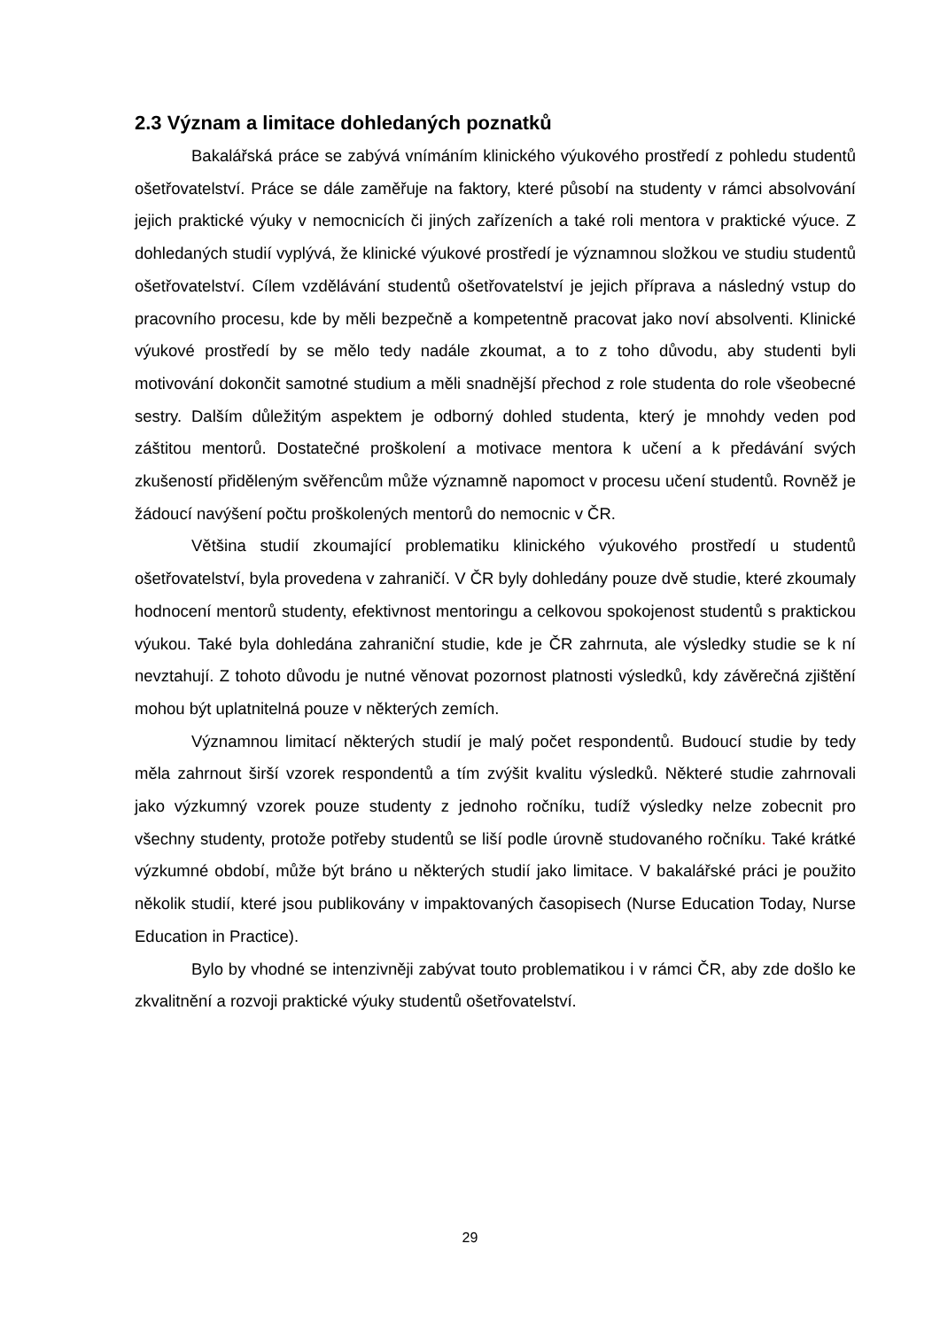2.3 Význam a limitace dohledaných poznatků
Bakalářská práce se zabývá vnímáním klinického výukového prostředí z pohledu studentů ošetřovatelství. Práce se dále zaměřuje na faktory, které působí na studenty v rámci absolvování jejich praktické výuky v nemocnicích či jiných zařízeních a také roli mentora v praktické výuce. Z dohledaných studií vyplývá, že klinické výukové prostředí je významnou složkou ve studiu studentů ošetřovatelství. Cílem vzdělávání studentů ošetřovatelství je jejich příprava a následný vstup do pracovního procesu, kde by měli bezpečně a kompetentně pracovat jako noví absolventi. Klinické výukové prostředí by se mělo tedy nadále zkoumat, a to z toho důvodu, aby studenti byli motivování dokončit samotné studium a měli snadnější přechod z role studenta do role všeobecné sestry. Dalším důležitým aspektem je odborný dohled studenta, který je mnohdy veden pod záštitou mentorů. Dostatečné proškolení a motivace mentora k učení a k předávání svých zkušeností přiděleným svěřencům může významně napomoct v procesu učení studentů. Rovněž je žádoucí navýšení počtu proškolených mentorů do nemocnic v ČR.
Většina studií zkoumající problematiku klinického výukového prostředí u studentů ošetřovatelství, byla provedena v zahraničí. V ČR byly dohledány pouze dvě studie, které zkoumaly hodnocení mentorů studenty, efektivnost mentoringu a celkovou spokojenost studentů s praktickou výukou. Také byla dohledána zahraniční studie, kde je ČR zahrnuta, ale výsledky studie se k ní nevztahují. Z tohoto důvodu je nutné věnovat pozornost platnosti výsledků, kdy závěrečná zjištění mohou být uplatnitelná pouze v některých zemích.
Významnou limitací některých studií je malý počet respondentů. Budoucí studie by tedy měla zahrnout širší vzorek respondentů a tím zvýšit kvalitu výsledků. Některé studie zahrnovali jako výzkumný vzorek pouze studenty z jednoho ročníku, tudíž výsledky nelze zobecnit pro všechny studenty, protože potřeby studentů se liší podle úrovně studovaného ročníku. Také krátké výzkumné období, může být bráno u některých studií jako limitace. V bakalářské práci je použito několik studií, které jsou publikovány v impaktovaných časopisech (Nurse Education Today, Nurse Education in Practice).
Bylo by vhodné se intenzivněji zabývat touto problematikou i v rámci ČR, aby zde došlo ke zkvalitnění a rozvoji praktické výuky studentů ošetřovatelství.
29